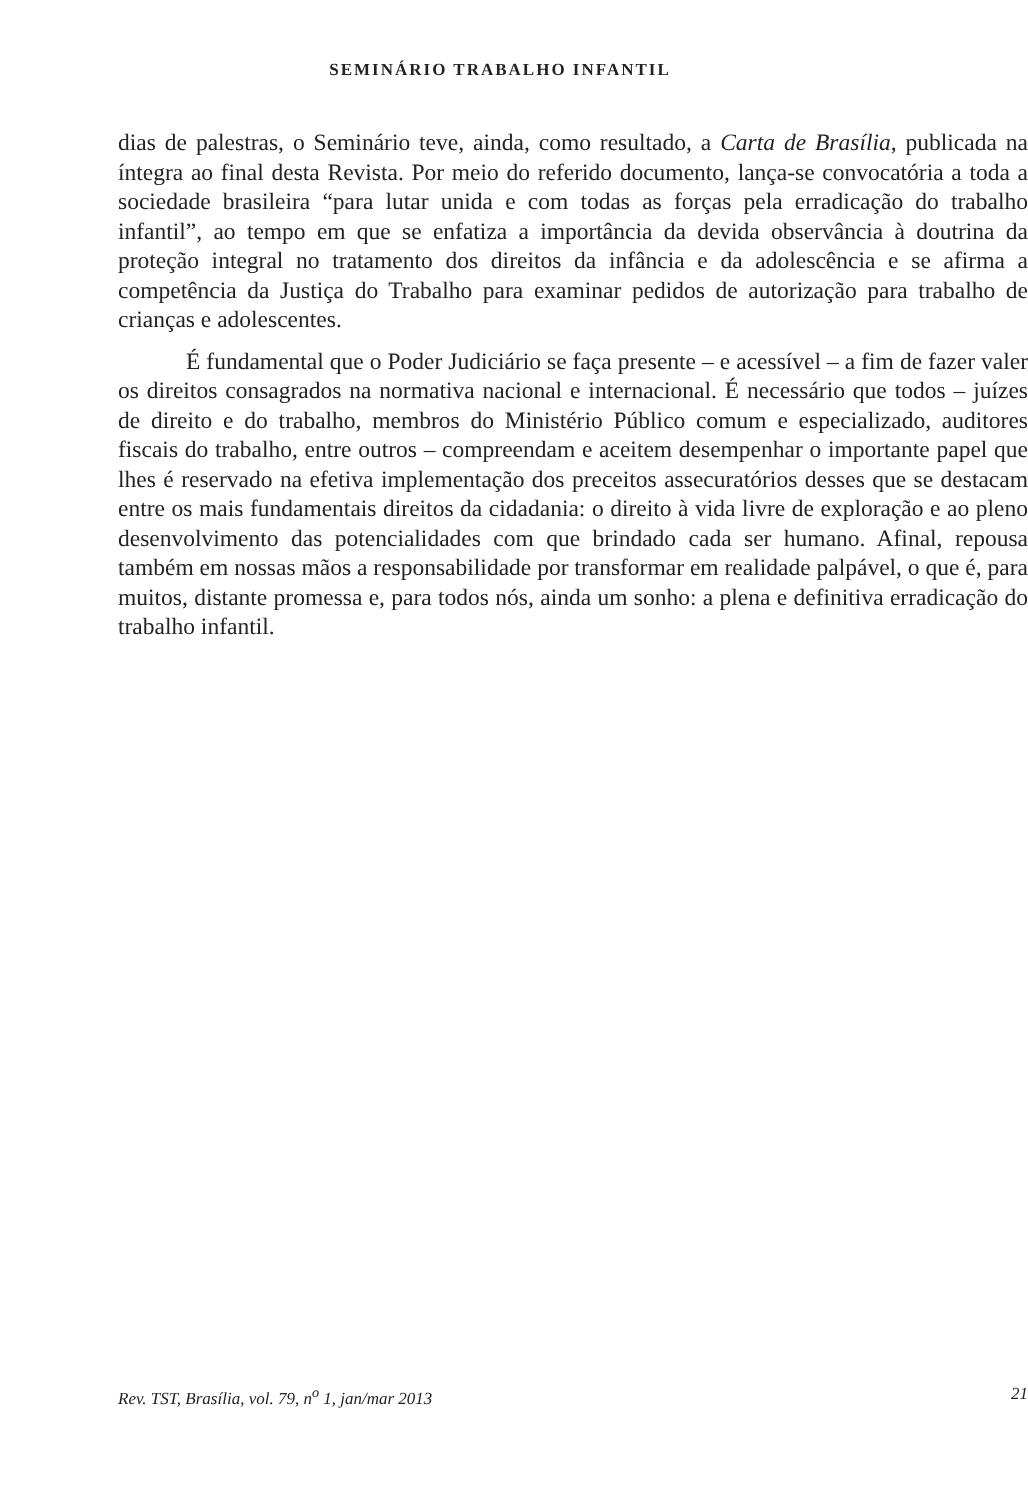SEMINÁRIO TRABALHO INFANTIL
dias de palestras, o Seminário teve, ainda, como resultado, a Carta de Brasília, publicada na íntegra ao final desta Revista. Por meio do referido documento, lança-se convocatória a toda a sociedade brasileira “para lutar unida e com todas as forças pela erradicação do trabalho infantil”, ao tempo em que se enfatiza a importância da devida observância à doutrina da proteção integral no tratamento dos direitos da infância e da adolescência e se afirma a competência da Justiça do Trabalho para examinar pedidos de autorização para trabalho de crianças e adolescentes.
É fundamental que o Poder Judiciário se faça presente – e acessível – a fim de fazer valer os direitos consagrados na normativa nacional e internacional. É necessário que todos – juízes de direito e do trabalho, membros do Ministério Público comum e especializado, auditores fiscais do trabalho, entre outros – compreendam e aceitem desempenhar o importante papel que lhes é reservado na efetiva implementação dos preceitos assecuratórios desses que se destacam entre os mais fundamentais direitos da cidadania: o direito à vida livre de exploração e ao pleno desenvolvimento das potencialidades com que brindado cada ser humano. Afinal, repousa também em nossas mãos a responsabilidade por transformar em realidade palpável, o que é, para muitos, distante promessa e, para todos nós, ainda um sonho: a plena e definitiva erradicação do trabalho infantil.
Rev. TST, Brasília, vol. 79, n<sup>o</sup> 1, jan/mar 2013 21